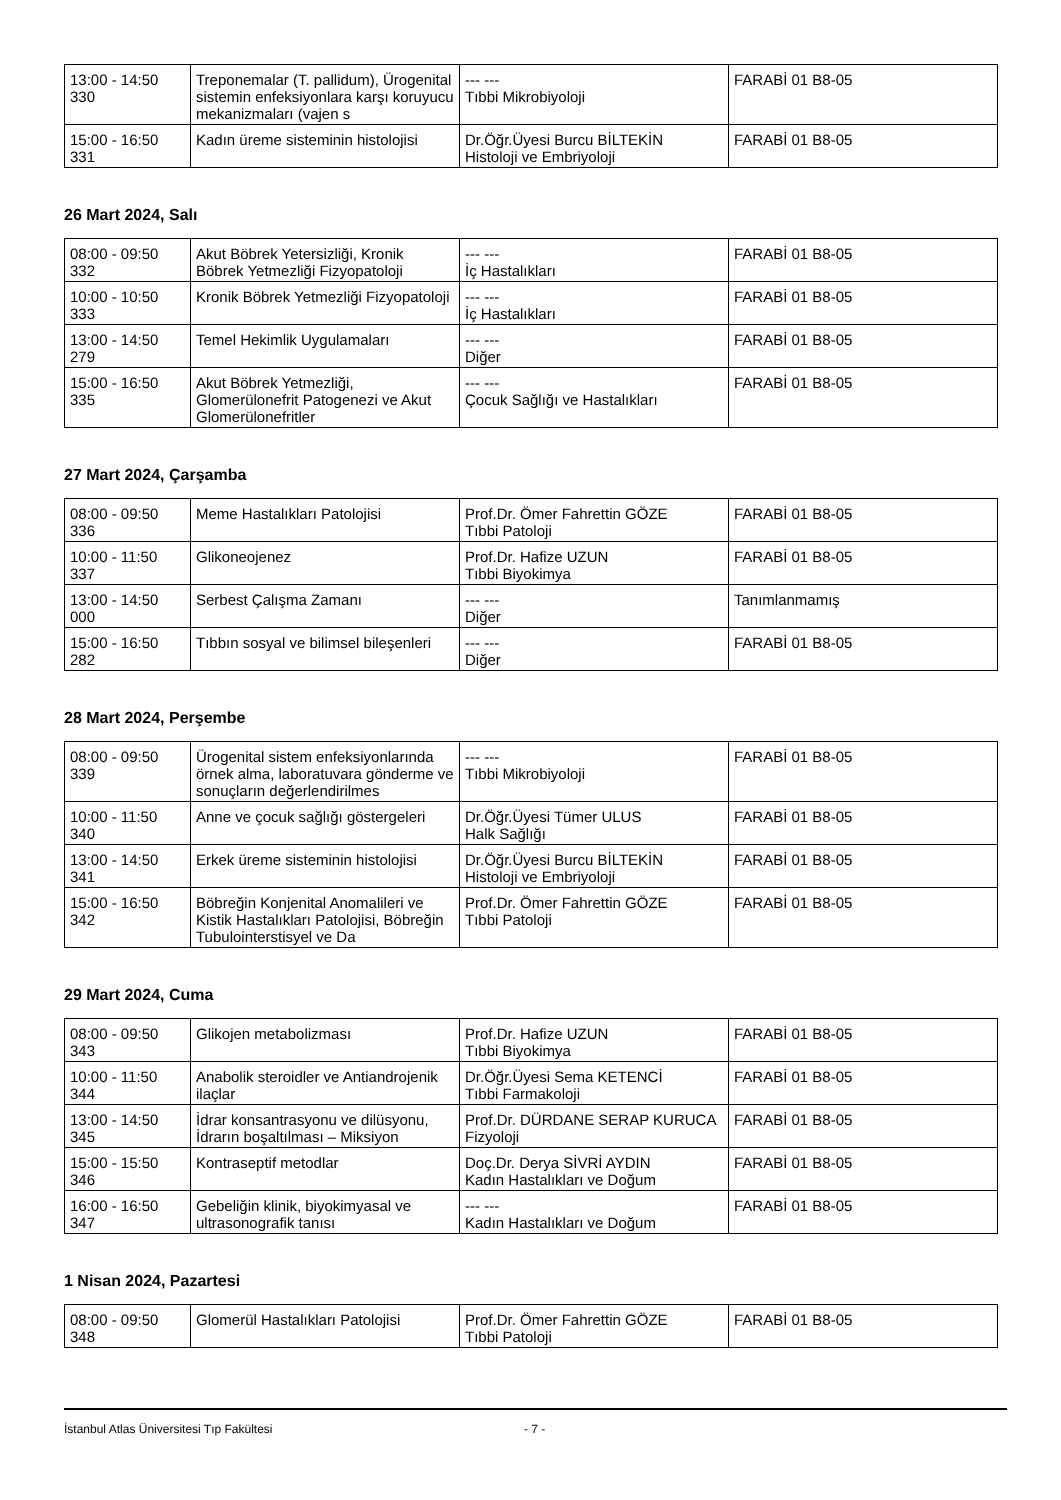| 13:00 - 14:50 330 | Treponemalar (T. pallidum), Ürogenital sistemin enfeksiyonlara karşı koruyucu mekanizmaları (vajen s | --- --- Tıbbi Mikrobiyoloji | FARABİ 01 B8-05 |
| 15:00 - 16:50 331 | Kadın üreme sisteminin histolojisi | Dr.Öğr.Üyesi Burcu BİLTEKİN Histoloji ve Embriyoloji | FARABİ 01 B8-05 |
26 Mart 2024, Salı
| 08:00 - 09:50 332 | Akut Böbrek Yetersizliği, Kronik Böbrek Yetmezliği Fizyopatoloji | --- --- İç Hastalıkları | FARABİ 01 B8-05 |
| 10:00 - 10:50 333 | Kronik Böbrek Yetmezliği Fizyopatoloji | --- --- İç Hastalıkları | FARABİ 01 B8-05 |
| 13:00 - 14:50 279 | Temel Hekimlik Uygulamaları | --- --- Diğer | FARABİ 01 B8-05 |
| 15:00 - 16:50 335 | Akut Böbrek Yetmezliği, Glomerülonefrit Patogenezi ve Akut Glomerülonefritler | --- --- Çocuk Sağlığı ve Hastalıkları | FARABİ 01 B8-05 |
27 Mart 2024, Çarşamba
| 08:00 - 09:50 336 | Meme Hastalıkları Patolojisi | Prof.Dr. Ömer Fahrettin GÖZE Tıbbi Patoloji | FARABİ 01 B8-05 |
| 10:00 - 11:50 337 | Glikoneojenez | Prof.Dr. Hafize UZUN Tıbbi Biyokimya | FARABİ 01 B8-05 |
| 13:00 - 14:50 000 | Serbest Çalışma Zamanı | --- --- Diğer | Tanımlanmamış |
| 15:00 - 16:50 282 | Tıbbın sosyal ve bilimsel bileşenleri | --- --- Diğer | FARABİ 01 B8-05 |
28 Mart 2024, Perşembe
| 08:00 - 09:50 339 | Ürogenital sistem enfeksiyonlarında örnek alma, laboratuvara gönderme ve sonuçların değerlendirilmes | --- --- Tıbbi Mikrobiyoloji | FARABİ 01 B8-05 |
| 10:00 - 11:50 340 | Anne ve çocuk sağlığı göstergeleri | Dr.Öğr.Üyesi Tümer ULUS Halk Sağlığı | FARABİ 01 B8-05 |
| 13:00 - 14:50 341 | Erkek üreme sisteminin histolojisi | Dr.Öğr.Üyesi Burcu BİLTEKİN Histoloji ve Embriyoloji | FARABİ 01 B8-05 |
| 15:00 - 16:50 342 | Böbreğin Konjenital Anomalileri ve Kistik Hastalıkları Patolojisi, Böbreğin Tubulointerstisyel ve Da | Prof.Dr. Ömer Fahrettin GÖZE Tıbbi Patoloji | FARABİ 01 B8-05 |
29 Mart 2024, Cuma
| 08:00 - 09:50 343 | Glikojen metabolizması | Prof.Dr. Hafize UZUN Tıbbi Biyokimya | FARABİ 01 B8-05 |
| 10:00 - 11:50 344 | Anabolik steroidler ve Antiandrojenik ilaçlar | Dr.Öğr.Üyesi Sema KETENCİ Tıbbi Farmakoloji | FARABİ 01 B8-05 |
| 13:00 - 14:50 345 | İdrar konsantrasyonu ve dilüsyonu, İdrarın boşaltılması – Miksiyon | Prof.Dr. DÜRDANE SERAP KURUCA Fizyoloji | FARABİ 01 B8-05 |
| 15:00 - 15:50 346 | Kontraseptif metodlar | Doç.Dr. Derya SİVRİ AYDIN Kadın Hastalıkları ve Doğum | FARABİ 01 B8-05 |
| 16:00 - 16:50 347 | Gebeliğin klinik, biyokimyasal ve ultrasonografik tanısı | --- --- Kadın Hastalıkları ve Doğum | FARABİ 01 B8-05 |
1 Nisan 2024, Pazartesi
| 08:00 - 09:50 348 | Glomerül Hastalıkları Patolojisi | Prof.Dr. Ömer Fahrettin GÖZE Tıbbi Patoloji | FARABİ 01 B8-05 |
İstanbul Atlas Üniversitesi Tıp Fakültesi - 7 -